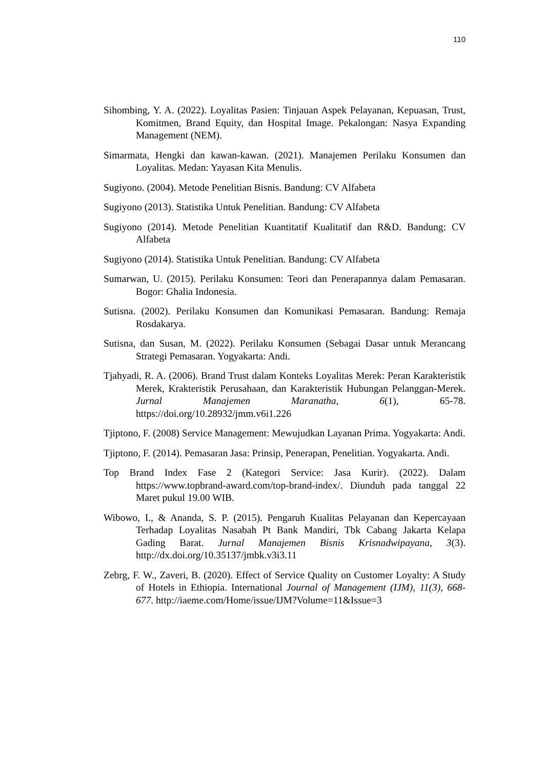110
Sihombing, Y. A. (2022). Loyalitas Pasien: Tinjauan Aspek Pelayanan, Kepuasan, Trust, Komitmen, Brand Equity, dan Hospital Image. Pekalongan: Nasya Expanding Management (NEM).
Simarmata, Hengki dan kawan-kawan. (2021). Manajemen Perilaku Konsumen dan Loyalitas. Medan: Yayasan Kita Menulis.
Sugiyono. (2004). Metode Penelitian Bisnis. Bandung: CV Alfabeta
Sugiyono (2013). Statistika Untuk Penelitian. Bandung: CV Alfabeta
Sugiyono (2014). Metode Penelitian Kuantitatif Kualitatif dan R&D. Bandung: CV Alfabeta
Sugiyono (2014). Statistika Untuk Penelitian. Bandung: CV Alfabeta
Sumarwan, U. (2015). Perilaku Konsumen: Teori dan Penerapannya dalam Pemasaran. Bogor: Ghalia Indonesia.
Sutisna. (2002). Perilaku Konsumen dan Komunikasi Pemasaran. Bandung: Remaja Rosdakarya.
Sutisna, dan Susan, M. (2022). Perilaku Konsumen (Sebagai Dasar untuk Merancang Strategi Pemasaran. Yogyakarta: Andi.
Tjahyadi, R. A. (2006). Brand Trust dalam Konteks Loyalitas Merek: Peran Karakteristik Merek, Krakteristik Perusahaan, dan Karakteristik Hubungan Pelanggan-Merek. Jurnal Manajemen Maranatha, 6(1), 65-78. https://doi.org/10.28932/jmm.v6i1.226
Tjiptono, F. (2008) Service Management: Mewujudkan Layanan Prima. Yogyakarta: Andi.
Tjiptono, F. (2014). Pemasaran Jasa: Prinsip, Penerapan, Penelitian. Yogyakarta. Andi.
Top Brand Index Fase 2 (Kategori Service: Jasa Kurir). (2022). Dalam https://www.topbrand-award.com/top-brand-index/. Diunduh pada tanggal 22 Maret pukul 19.00 WIB.
Wibowo, I., & Ananda, S. P. (2015). Pengaruh Kualitas Pelayanan dan Kepercayaan Terhadap Loyalitas Nasabah Pt Bank Mandiri, Tbk Cabang Jakarta Kelapa Gading Barat. Jurnal Manajemen Bisnis Krisnadwipayana, 3(3). http://dx.doi.org/10.35137/jmbk.v3i3.11
Zebrg, F. W., Zaveri, B. (2020). Effect of Service Quality on Customer Loyalty: A Study of Hotels in Ethiopia. International Journal of Management (IJM), 11(3), 668-677. http://iaeme.com/Home/issue/IJM?Volume=11&Issue=3